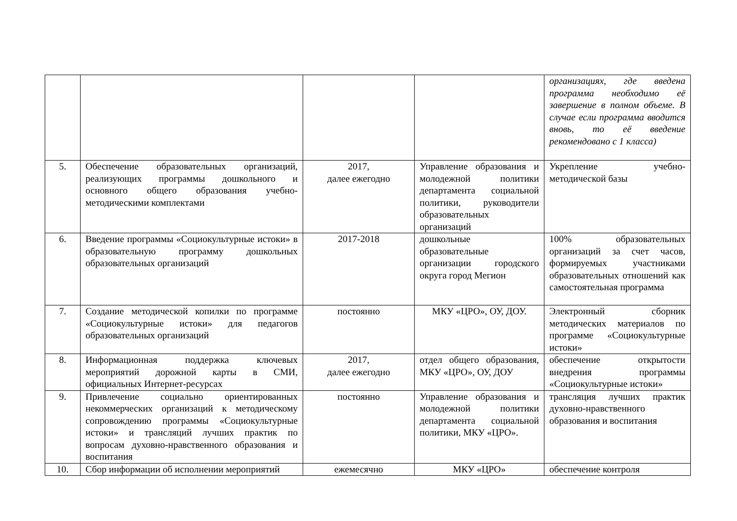| | | | | организациях, где введена программа необходимо её завершение в полном объеме. В случае если программа вводится вновь, то её введение рекомендовано с 1 класса) |
| 5. | Обеспечение образовательных организаций, реализующих программы дошкольного и основного общего образования учебно-методическими комплектами | 2017, далее ежегодно | Управление образования и молодежной политики департамента социальной политики, руководители образовательных организаций | Укрепление учебно-методической базы |
| 6. | Введение программы «Социокультурные истоки» в образовательную программу дошкольных образовательных организаций | 2017-2018 | дошкольные образовательные организации городского округа город Мегион | 100% образовательных организаций за счет часов, формируемых участниками образовательных отношений как самостоятельная программа |
| 7. | Создание методической копилки по программе «Социокультурные истоки» для педагогов образовательных организаций | постоянно | МКУ «ЦРО», ОУ, ДОУ. | Электронный сборник методических материалов по программе «Социокультурные истоки» |
| 8. | Информационная поддержка ключевых мероприятий дорожной карты в СМИ, официальных Интернет-ресурсах | 2017, далее ежегодно | отдел общего образования, МКУ «ЦРО», ОУ, ДОУ | обеспечение открытости внедрения программы «Социокультурные истоки» |
| 9. | Привлечение социально ориентированных некоммерческих организаций к методическому сопровождению программы «Социокультурные истоки» и трансляций лучших практик по вопросам духовно-нравственного образования и воспитания | постоянно | Управление образования и молодежной политики департамента социальной политики, МКУ «ЦРО». | трансляция лучших практик духовно-нравственного образования и воспитания |
| 10. | Сбор информации об исполнении мероприятий | ежемесячно | МКУ «ЦРО» | обеспечение контроля |